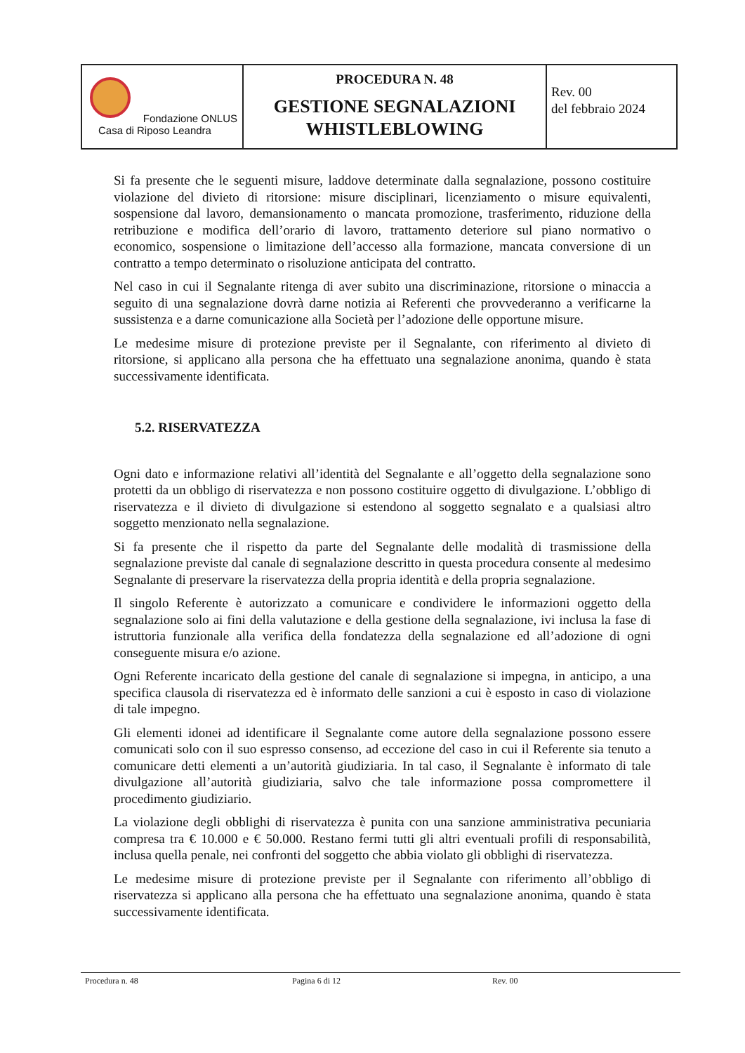| Fondazione ONLUS Casa di Riposo Leandra | PROCEDURA N. 48 GESTIONE SEGNALAZIONI WHISTLEBLOWING | Rev. 00 del febbraio 2024 |
Si fa presente che le seguenti misure, laddove determinate dalla segnalazione, possono costituire violazione del divieto di ritorsione: misure disciplinari, licenziamento o misure equivalenti, sospensione dal lavoro, demansionamento o mancata promozione, trasferimento, riduzione della retribuzione e modifica dell’orario di lavoro, trattamento deteriore sul piano normativo o economico, sospensione o limitazione dell’accesso alla formazione, mancata conversione di un contratto a tempo determinato o risoluzione anticipata del contratto.
Nel caso in cui il Segnalante ritenga di aver subito una discriminazione, ritorsione o minaccia a seguito di una segnalazione dovrà darne notizia ai Referenti che provvederanno a verificarne la sussistenza e a darne comunicazione alla Società per l’adozione delle opportune misure.
Le medesime misure di protezione previste per il Segnalante, con riferimento al divieto di ritorsione, si applicano alla persona che ha effettuato una segnalazione anonima, quando è stata successivamente identificata.
5.2. RISERVATEZZA
Ogni dato e informazione relativi all’identità del Segnalante e all’oggetto della segnalazione sono protetti da un obbligo di riservatezza e non possono costituire oggetto di divulgazione. L’obbligo di riservatezza e il divieto di divulgazione si estendono al soggetto segnalato e a qualsiasi altro soggetto menzionato nella segnalazione.
Si fa presente che il rispetto da parte del Segnalante delle modalità di trasmissione della segnalazione previste dal canale di segnalazione descritto in questa procedura consente al medesimo Segnalante di preservare la riservatezza della propria identità e della propria segnalazione.
Il singolo Referente è autorizzato a comunicare e condividere le informazioni oggetto della segnalazione solo ai fini della valutazione e della gestione della segnalazione, ivi inclusa la fase di istruttoria funzionale alla verifica della fondatezza della segnalazione ed all’adozione di ogni conseguente misura e/o azione.
Ogni Referente incaricato della gestione del canale di segnalazione si impegna, in anticipo, a una specifica clausola di riservatezza ed è informato delle sanzioni a cui è esposto in caso di violazione di tale impegno.
Gli elementi idonei ad identificare il Segnalante come autore della segnalazione possono essere comunicati solo con il suo espresso consenso, ad eccezione del caso in cui il Referente sia tenuto a comunicare detti elementi a un’autorità giudiziaria. In tal caso, il Segnalante è informato di tale divulgazione all’autorità giudiziaria, salvo che tale informazione possa compromettere il procedimento giudiziario.
La violazione degli obblighi di riservatezza è punita con una sanzione amministrativa pecuniaria compresa tra € 10.000 e € 50.000. Restano fermi tutti gli altri eventuali profili di responsabilità, inclusa quella penale, nei confronti del soggetto che abbia violato gli obblighi di riservatezza.
Le medesime misure di protezione previste per il Segnalante con riferimento all’obbligo di riservatezza si applicano alla persona che ha effettuato una segnalazione anonima, quando è stata successivamente identificata.
Procedura n. 48 Pagina 6 di 12 Rev. 00